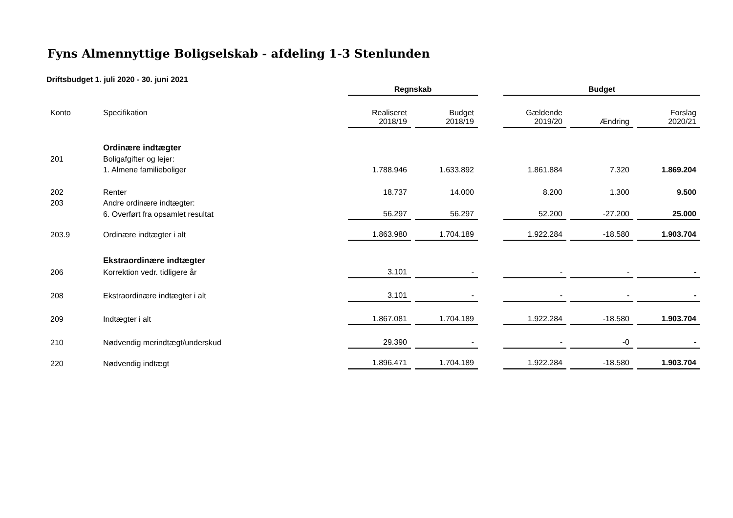Fyns Almennyttige Boligselskab - afdeling 1-3 Stenlunden
Driftsbudget 1. juli 2020 - 30. juni 2021
| | | Regnskab | | | Budget | | |
| Konto | Specifikation | Realiseret 2018/19 | Budget 2018/19 | | Gældende 2019/20 | Ændring | Forslag 2020/21 |
| | Ordinære indtægter | | | | | | |
| 201 | Boligafgifter og lejer: | | | | | | |
| | 1. Almene familieboliger | 1.788.946 | 1.633.892 | | 1.861.884 | 7.320 | 1.869.204 |
| 202 | Renter | 18.737 | 14.000 | | 8.200 | 1.300 | 9.500 |
| 203 | Andre ordinære indtægter: | | | | | | |
| | 6. Overført fra opsamlet resultat | 56.297 | 56.297 | | 52.200 | -27.200 | 25.000 |
| 203.9 | Ordinære indtægter i alt | 1.863.980 | 1.704.189 | | 1.922.284 | -18.580 | 1.903.704 |
| | Ekstraordinære indtægter | | | | | | |
| 206 | Korrektion vedr. tidligere år | 3.101 | - | | - | - | - |
| 208 | Ekstraordinære indtægter i alt | 3.101 | - | | - | - | - |
| 209 | Indtægter i alt | 1.867.081 | 1.704.189 | | 1.922.284 | -18.580 | 1.903.704 |
| 210 | Nødvendig merindtægt/underskud | 29.390 | - | | - | -0 | - |
| 220 | Nødvendig indtægt | 1.896.471 | 1.704.189 | | 1.922.284 | -18.580 | 1.903.704 |